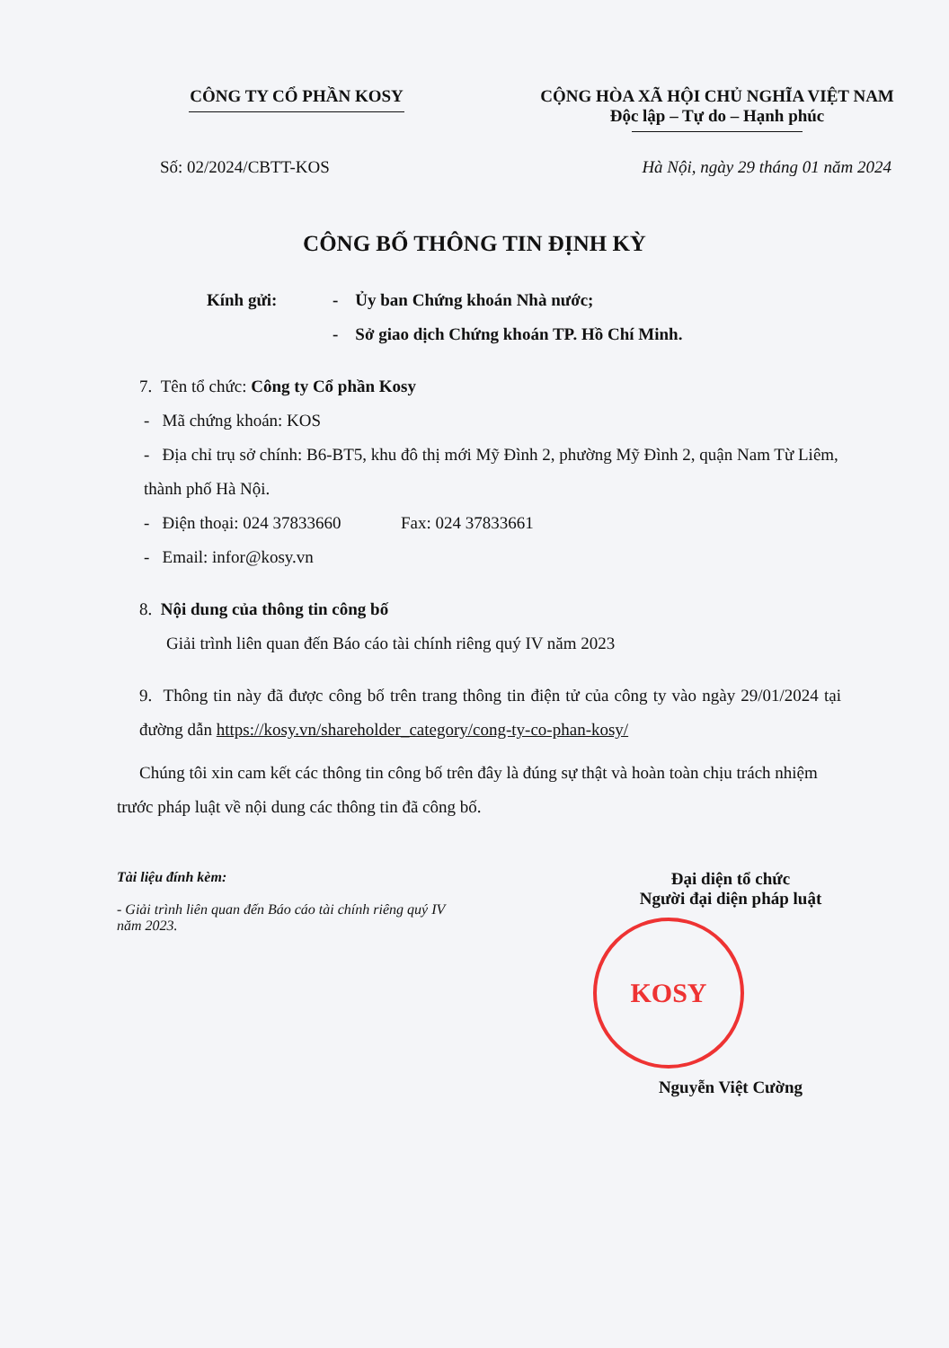CÔNG TY CỔ PHẦN KOSY CỘNG HÒA XÃ HỘI CHỦ NGHĨA VIỆT NAM
Độc lập – Tự do – Hạnh phúc
Số: 02/2024/CBTT-KOS Hà Nội, ngày 29 tháng 01 năm 2024
CÔNG BỐ THÔNG TIN ĐỊNH KỲ
Kính gửi: - Ủy ban Chứng khoán Nhà nước;
- Sở giao dịch Chứng khoán TP. Hồ Chí Minh.
7. Tên tổ chức: Công ty Cổ phần Kosy
- Mã chứng khoán: KOS
- Địa chỉ trụ sở chính: B6-BT5, khu đô thị mới Mỹ Đình 2, phường Mỹ Đình 2, quận Nam Từ Liêm, thành phố Hà Nội.
- Điện thoại: 024 37833660 Fax: 024 37833661
- Email: infor@kosy.vn
8. Nội dung của thông tin công bố
Giải trình liên quan đến Báo cáo tài chính riêng quý IV năm 2023
9. Thông tin này đã được công bố trên trang thông tin điện tử của công ty vào ngày 29/01/2024 tại đường dẫn https://kosy.vn/shareholder_category/cong-ty-co-phan-kosy/
Chúng tôi xin cam kết các thông tin công bố trên đây là đúng sự thật và hoàn toàn chịu trách nhiệm trước pháp luật về nội dung các thông tin đã công bố.
Tài liệu đính kèm:
- Giải trình liên quan đến Báo cáo tài chính riêng quý IV năm 2023.
Đại diện tổ chức
Người đại diện pháp luật
KOSY
Nguyễn Việt Cường